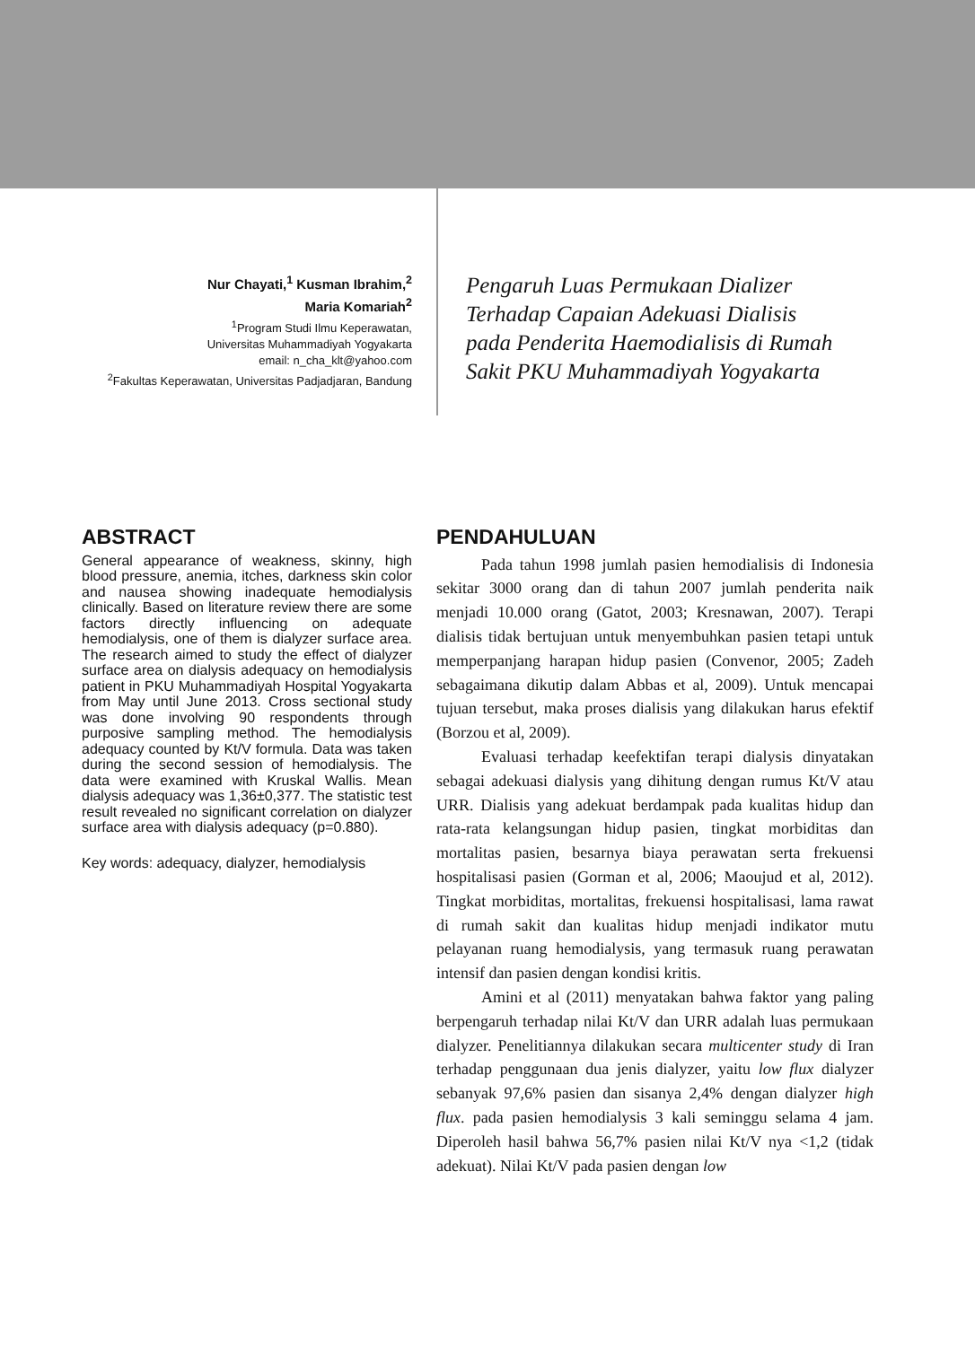Nur Chayati,<sup>1</sup> Kusman Ibrahim,<sup>2</sup>
Maria Komariah<sup>2</sup>
<sup>1</sup> Program Studi Ilmu Keperawatan,
Universitas Muhammadiyah Yogyakarta
email: n_cha_klt@yahoo.com
<sup>2</sup> Fakultas Keperawatan, Universitas Padjadjaran, Bandung
Pengaruh Luas Permukaan Dializer Terhadap Capaian Adekuasi Dialisis pada Penderita Haemodialisis di Rumah Sakit PKU Muhammadiyah Yogyakarta
ABSTRACT
General appearance of weakness, skinny, high blood pressure, anemia, itches, darkness skin color and nausea showing inadequate hemodialysis clinically. Based on literature review there are some factors directly influencing on adequate hemodialysis, one of them is dialyzer surface area. The research aimed to study the effect of dialyzer surface area on dialysis adequacy on hemodialysis patient in PKU Muhammadiyah Hospital Yogyakarta from May until June 2013. Cross sectional study was done involving 90 respondents through purposive sampling method. The hemodialysis adequacy counted by Kt/V formula. Data was taken during the second session of hemodialysis. The data were examined with Kruskal Wallis. Mean dialysis adequacy was 1,36±0,377. The statistic test result revealed no significant correlation on dialyzer surface area with dialysis adequacy (p=0.880).
Key words: adequacy, dialyzer, hemodialysis
PENDAHULUAN
Pada tahun 1998 jumlah pasien hemodialisis di Indonesia sekitar 3000 orang dan di tahun 2007 jumlah penderita naik menjadi 10.000 orang (Gatot, 2003; Kresnawan, 2007). Terapi dialisis tidak bertujuan untuk menyembuhkan pasien tetapi untuk memperpanjang harapan hidup pasien (Convenor, 2005; Zadeh sebagaimana dikutip dalam Abbas et al, 2009). Untuk mencapai tujuan tersebut, maka proses dialisis yang dilakukan harus efektif (Borzou et al, 2009).
Evaluasi terhadap keefektifan terapi dialysis dinyatakan sebagai adekuasi dialysis yang dihitung dengan rumus Kt/V atau URR. Dialisis yang adekuat berdampak pada kualitas hidup dan rata-rata kelangsungan hidup pasien, tingkat morbiditas dan mortalitas pasien, besarnya biaya perawatan serta frekuensi hospitalisasi pasien (Gorman et al, 2006; Maoujud et al, 2012). Tingkat morbiditas, mortalitas, frekuensi hospitalisasi, lama rawat di rumah sakit dan kualitas hidup menjadi indikator mutu pelayanan ruang hemodialysis, yang termasuk ruang perawatan intensif dan pasien dengan kondisi kritis.
Amini et al (2011) menyatakan bahwa faktor yang paling berpengaruh terhadap nilai Kt/V dan URR adalah luas permukaan dialyzer. Penelitiannya dilakukan secara multicenter study di Iran terhadap penggunaan dua jenis dialyzer, yaitu low flux dialyzer sebanyak 97,6% pasien dan sisanya 2,4% dengan dialyzer high flux. pada pasien hemodialysis 3 kali seminggu selama 4 jam. Diperoleh hasil bahwa 56,7% pasien nilai Kt/V nya <1,2 (tidak adekuat). Nilai Kt/V pada pasien dengan low